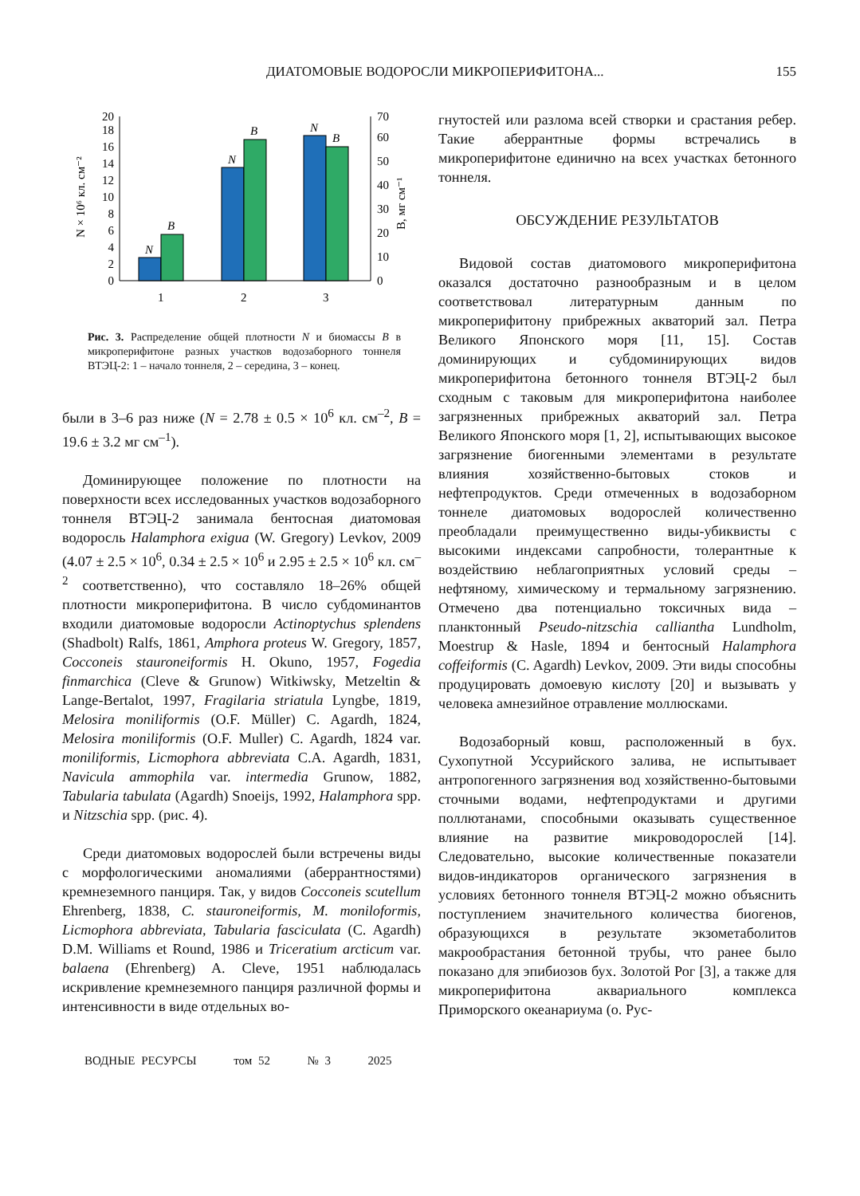ДИАТОМОВЫЕ ВОДОРОСЛИ МИКРОПЕРИФИТОНА... 155
0
2
4
6
8
10
12
14
16
18
20
0
10
20
30
40
50
60
70
N
B
N
B
N
B
1
2
3
N × 10⁶ кл. см⁻²
B, мг см⁻¹
Рис. 3. Распределение общей плотности N и биомассы B в микроперифитоне разных участков водозаборного тоннеля ВТЭЦ-2: 1 – начало тоннеля, 2 – середина, 3 – конец.
были в 3–6 раз ниже (N = 2.78 ± 0.5 × 10<sup>6</sup> кл. см<sup>–2</sup>, B = 19.6 ± 3.2 мг см<sup>–1</sup>).
Доминирующее положение по плотности на поверхности всех исследованных участков водозаборного тоннеля ВТЭЦ-2 занимала бентосная диатомовая водоросль Halamphora exigua (W. Gregory) Levkov, 2009 (4.07 ± 2.5 × 10<sup>6</sup>, 0.34 ± 2.5 × 10<sup>6</sup> и 2.95 ± 2.5 × 10<sup>6</sup> кл. см<sup>–2</sup> соответственно), что составляло 18–26% общей плотности микроперифитона. В число субдоминантов входили диатомовые водоросли Actinoptychus splendens (Shadbolt) Ralfs, 1861, Amphora proteus W. Gregory, 1857, Cocconeis stauroneiformis H. Okuno, 1957, Fogedia finmarchica (Cleve & Grunow) Witkiwsky, Metzeltin & Lange-Bertalot, 1997, Fragilaria striatula Lyngbe, 1819, Melosira moniliformis (O.F. Müller) C. Agardh, 1824, Melosira moniliformis (O.F. Muller) C. Agardh, 1824 var. moniliformis, Licmophora abbreviata C.A. Agardh, 1831, Navicula ammophila var. intermedia Grunow, 1882, Tabularia tabulata (Agardh) Snoeijs, 1992, Halamphora spp. и Nitzschia spp. (рис. 4).
Среди диатомовых водорослей были встречены виды с морфологическими аномалиями (аберрантностями) кремнеземного панциря. Так, у видов Cocconeis scutellum Ehrenberg, 1838, C. stauroneiformis, M. moniloformis, Licmophora abbreviata, Tabularia fasciculata (C. Agardh) D.M. Williams et Round, 1986 и Triceratium arcticum var. balaena (Ehrenberg) A. Cleve, 1951 наблюдалась искривление кремнеземного панциря различной формы и интенсивности в виде отдельных во-
гнутостей или разлома всей створки и срастания ребер. Такие аберрантные формы встречались в микроперифитоне единично на всех участках бетонного тоннеля.
ОБСУЖДЕНИЕ РЕЗУЛЬТАТОВ
Видовой состав диатомового микроперифитона оказался достаточно разнообразным и в целом соответствовал литературным данным по микроперифитону прибрежных акваторий зал. Петра Великого Японского моря [11, 15]. Состав доминирующих и субдоминирующих видов микроперифитона бетонного тоннеля ВТЭЦ-2 был сходным с таковым для микроперифитона наиболее загрязненных прибрежных акваторий зал. Петра Великого Японского моря [1, 2], испытывающих высокое загрязнение биогенными элементами в результате влияния хозяйственно-бытовых стоков и нефтепродуктов. Среди отмеченных в водозаборном тоннеле диатомовых водорослей количественно преобладали преимущественно виды-убиквисты с высокими индексами сапробности, толерантные к воздействию неблагоприятных условий среды – нефтяному, химическому и термальному загрязнению. Отмечено два потенциально токсичных вида – планктонный Pseudo-nitzschia calliantha Lundholm, Moestrup & Hasle, 1894 и бентосный Halamphora coffeiformis (C. Agardh) Levkov, 2009. Эти виды способны продуцировать домоевую кислоту [20] и вызывать у человека амнезийное отравление моллюсками.
Водозаборный ковш, расположенный в бух. Сухопутной Уссурийского залива, не испытывает антропогенного загрязнения вод хозяйственно-бытовыми сточными водами, нефтепродуктами и другими поллютанами, способными оказывать существенное влияние на развитие микроводорослей [14]. Следовательно, высокие количественные показатели видов-индикаторов органического загрязнения в условиях бетонного тоннеля ВТЭЦ-2 можно объяснить поступлением значительного количества биогенов, образующихся в результате экзометаболитов макрообрастания бетонной трубы, что ранее было показано для эпибиозов бух. Золотой Рог [3], а также для микроперифитона аквариального комплекса Приморского океанариума (о. Рус-
ВОДНЫЕ РЕСУРСЫ том 52 № 3 2025